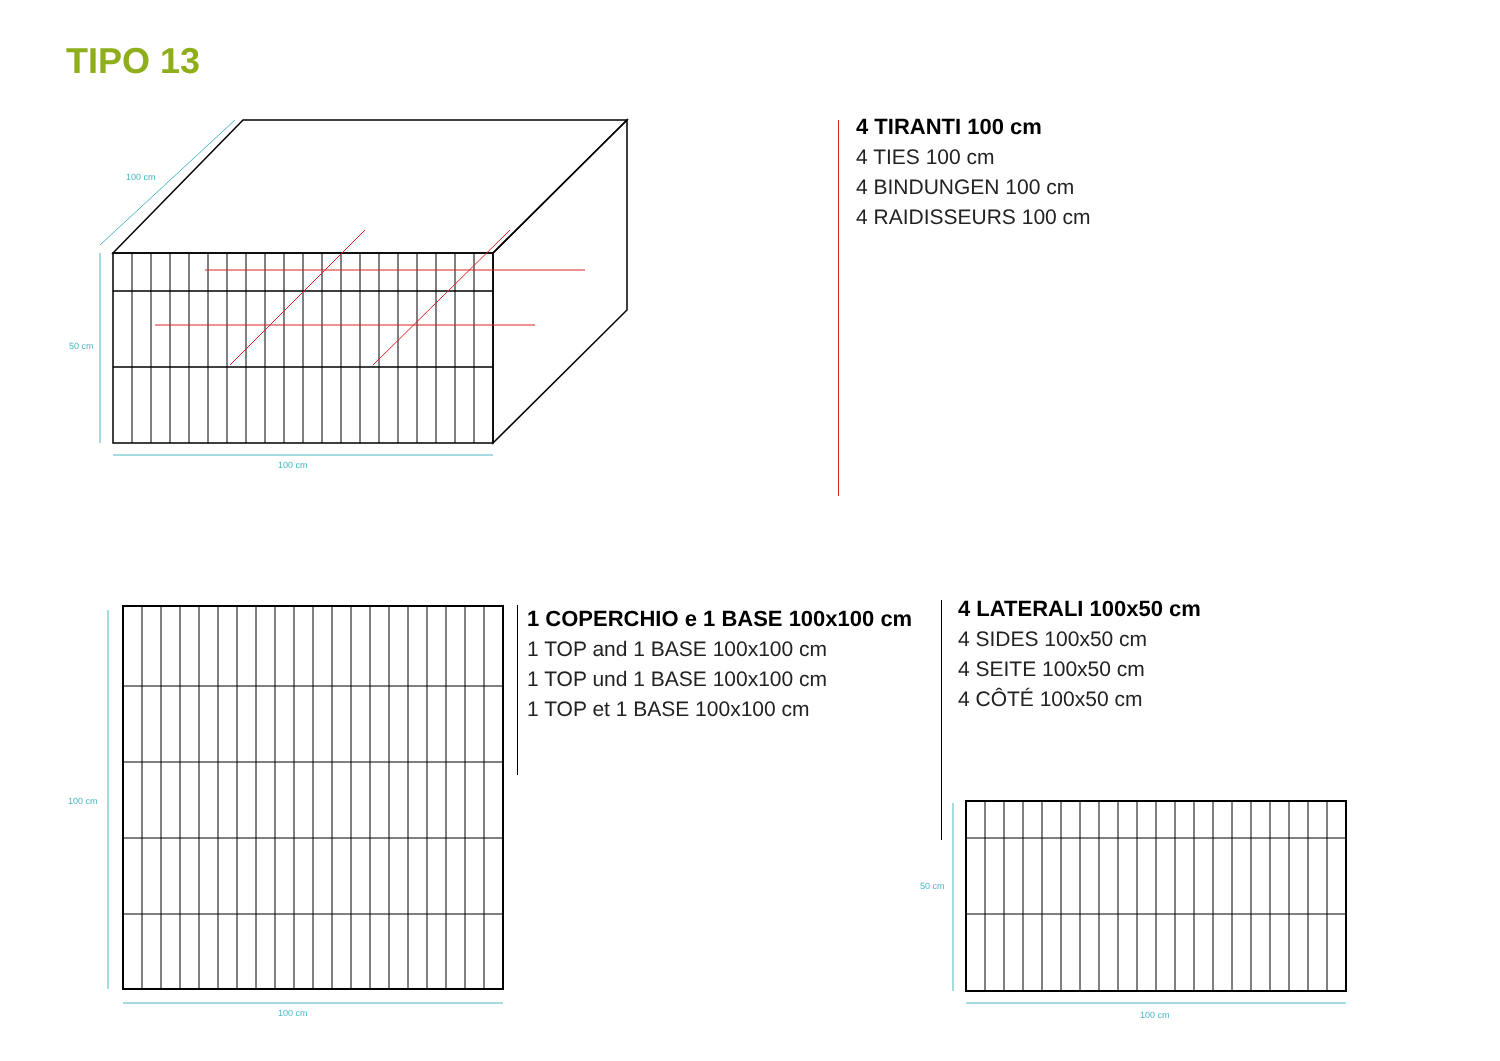TIPO 13
100 cm
50 cm
100 cm
4 TIRANTI 100 cm
4 TIES 100 cm
4 BINDUNGEN 100 cm
4 RAIDISSEURS 100 cm
100 cm
100 cm
1 COPERCHIO e 1 BASE 100x100 cm
1 TOP and 1 BASE 100x100 cm
1 TOP und 1 BASE 100x100 cm
1 TOP et 1 BASE 100x100 cm
4 LATERALI 100x50 cm
4 SIDES 100x50 cm
4 SEITE 100x50 cm
4 CÔTÉ 100x50 cm
50 cm
100 cm